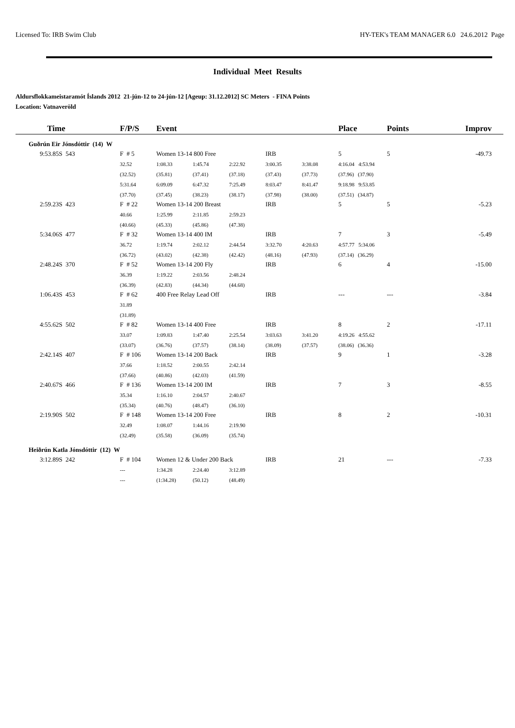Licensed To: IRB Swim Club HY-TEK's TEAM MANAGER 6.0 24.6.2012 Page
Individual Meet Results
Aldursflokkameistaramót Íslands 2012 21-jún-12 to 24-jún-12 [Ageup: 31.12.2012] SC Meters - FINA Points
Location: Vatnaveröld
| Time | F/P/S | Event | | | | | Place | Points | Improv |
| --- | --- | --- | --- | --- | --- | --- | --- | --- | --- |
| Guðrún Eir Jónsdóttir (14) W | | | | | | | | | |
| 9:53.85S 543 | F # 5 | Women 13-14 800 Free | | | IRB | | 5 | 5 | -49.73 |
| | 32.52 | 1:08.33 | 1:45.74 | 2:22.92 | 3:00.35 | 3:38.08 | 4:16.04 4:53.94 | | |
| | (32.52) | (35.81) | (37.41) | (37.18) | (37.43) | (37.73) | (37.96) (37.90) | | |
| | 5:31.64 | 6:09.09 | 6:47.32 | 7:25.49 | 8:03.47 | 8:41.47 | 9:18.98 9:53.85 | | |
| | (37.70) | (37.45) | (38.23) | (38.17) | (37.98) | (38.00) | (37.51) (34.87) | | |
| 2:59.23S 423 | F # 22 | Women 13-14 200 Breast | | | IRB | | 5 | 5 | -5.23 |
| | 40.66 | 1:25.99 | 2:11.85 | 2:59.23 | | | | | |
| | (40.66) | (45.33) | (45.86) | (47.38) | | | | | |
| 5:34.06S 477 | F # 32 | Women 13-14 400 IM | | | IRB | | 7 | 3 | -5.49 |
| | 36.72 | 1:19.74 | 2:02.12 | 2:44.54 | 3:32.70 | 4:20.63 | 4:57.77 5:34.06 | | |
| | (36.72) | (43.02) | (42.38) | (42.42) | (48.16) | (47.93) | (37.14) (36.29) | | |
| 2:48.24S 370 | F # 52 | Women 13-14 200 Fly | | | IRB | | 6 | 4 | -15.00 |
| | 36.39 | 1:19.22 | 2:03.56 | 2:48.24 | | | | | |
| | (36.39) | (42.83) | (44.34) | (44.68) | | | | | |
| 1:06.43S 453 | F # 62 | 400 Free Relay Lead Off | | | IRB | | --- | --- | -3.84 |
| | 31.89 | | | | | | | | |
| | (31.89) | | | | | | | | |
| 4:55.62S 502 | F # 82 | Women 13-14 400 Free | | | IRB | | 8 | 2 | -17.11 |
| | 33.07 | 1:09.83 | 1:47.40 | 2:25.54 | 3:03.63 | 3:41.20 | 4:19.26 4:55.62 | | |
| | (33.07) | (36.76) | (37.57) | (38.14) | (38.09) | (37.57) | (38.06) (36.36) | | |
| 2:42.14S 407 | F # 106 | Women 13-14 200 Back | | | IRB | | 9 | 1 | -3.28 |
| | 37.66 | 1:18.52 | 2:00.55 | 2:42.14 | | | | | |
| | (37.66) | (40.86) | (42.03) | (41.59) | | | | | |
| 2:40.67S 466 | F # 136 | Women 13-14 200 IM | | | IRB | | 7 | 3 | -8.55 |
| | 35.34 | 1:16.10 | 2:04.57 | 2:40.67 | | | | | |
| | (35.34) | (40.76) | (48.47) | (36.10) | | | | | |
| 2:19.90S 502 | F # 148 | Women 13-14 200 Free | | | IRB | | 8 | 2 | -10.31 |
| | 32.49 | 1:08.07 | 1:44.16 | 2:19.90 | | | | | |
| | (32.49) | (35.58) | (36.09) | (35.74) | | | | | |
| Heiðrún Katla Jónsdóttir (12) W | | | | | | | | | |
| 3:12.89S 242 | F # 104 | Women 12 & Under 200 Back | | | IRB | | 21 | --- | -7.33 |
| | --- | 1:34.28 | 2:24.40 | 3:12.89 | | | | | |
| | --- | (1:34.28) | (50.12) | (48.49) | | | | | |